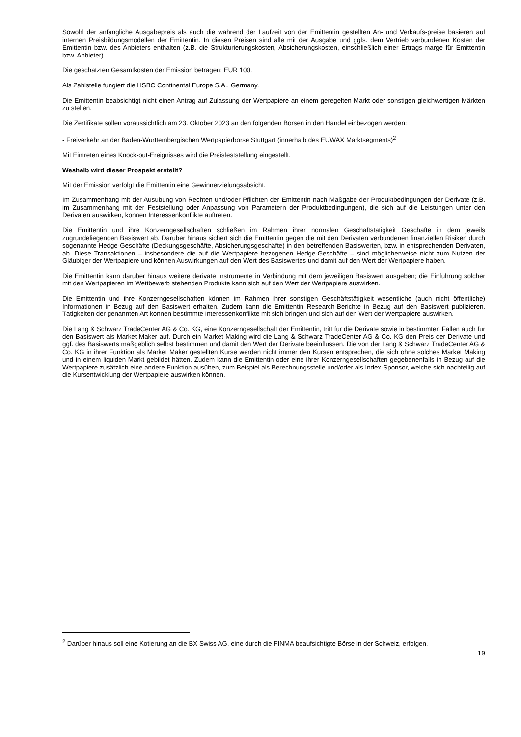Sowohl der anfängliche Ausgabepreis als auch die während der Laufzeit von der Emittentin gestellten An- und Verkaufs-preise basieren auf internen Preisbildungsmodellen der Emittentin. In diesen Preisen sind alle mit der Ausgabe und ggfs. dem Vertrieb verbundenen Kosten der Emittentin bzw. des Anbieters enthalten (z.B. die Strukturierungskosten, Absicherungskosten, einschließlich einer Ertrags-marge für Emittentin bzw. Anbieter).
Die geschätzten Gesamtkosten der Emission betragen: EUR 100.
Als Zahlstelle fungiert die HSBC Continental Europe S.A., Germany.
Die Emittentin beabsichtigt nicht einen Antrag auf Zulassung der Wertpapiere an einem geregelten Markt oder sonstigen gleichwertigen Märkten zu stellen.
Die Zertifikate sollen voraussichtlich am 23. Oktober 2023 an den folgenden Börsen in den Handel einbezogen werden:
- Freiverkehr an der Baden-Württembergischen Wertpapierbörse Stuttgart (innerhalb des EUWAX Marktsegments)<sup>2</sup>
Mit Eintreten eines Knock-out-Ereignisses wird die Preisfeststellung eingestellt.
Weshalb wird dieser Prospekt erstellt?
Mit der Emission verfolgt die Emittentin eine Gewinnerzielungsabsicht.
Im Zusammenhang mit der Ausübung von Rechten und/oder Pflichten der Emittentin nach Maßgabe der Produktbedingungen der Derivate (z.B. im Zusammenhang mit der Feststellung oder Anpassung von Parametern der Produktbedingungen), die sich auf die Leistungen unter den Derivaten auswirken, können Interessenkonflikte auftreten.
Die Emittentin und ihre Konzerngesellschaften schließen im Rahmen ihrer normalen Geschäftstätigkeit Geschäfte in dem jeweils zugrundeliegenden Basiswert ab. Darüber hinaus sichert sich die Emittentin gegen die mit den Derivaten verbundenen finanziellen Risiken durch sogenannte Hedge-Geschäfte (Deckungsgeschäfte, Absicherungsgeschäfte) in den betreffenden Basiswerten, bzw. in entsprechenden Derivaten, ab. Diese Transaktionen – insbesondere die auf die Wertpapiere bezogenen Hedge-Geschäfte – sind möglicherweise nicht zum Nutzen der Gläubiger der Wertpapiere und können Auswirkungen auf den Wert des Basiswertes und damit auf den Wert der Wertpapiere haben.
Die Emittentin kann darüber hinaus weitere derivate Instrumente in Verbindung mit dem jeweiligen Basiswert ausgeben; die Einführung solcher mit den Wertpapieren im Wettbewerb stehenden Produkte kann sich auf den Wert der Wertpapiere auswirken.
Die Emittentin und ihre Konzerngesellschaften können im Rahmen ihrer sonstigen Geschäftstätigkeit wesentliche (auch nicht öffentliche) Informationen in Bezug auf den Basiswert erhalten. Zudem kann die Emittentin Research-Berichte in Bezug auf den Basiswert publizieren. Tätigkeiten der genannten Art können bestimmte Interessenkonflikte mit sich bringen und sich auf den Wert der Wertpapiere auswirken.
Die Lang & Schwarz TradeCenter AG & Co. KG, eine Konzerngesellschaft der Emittentin, tritt für die Derivate sowie in bestimmten Fällen auch für den Basiswert als Market Maker auf. Durch ein Market Making wird die Lang & Schwarz TradeCenter AG & Co. KG den Preis der Derivate und ggf. des Basiswerts maßgeblich selbst bestimmen und damit den Wert der Derivate beeinflussen. Die von der Lang & Schwarz TradeCenter AG & Co. KG in ihrer Funktion als Market Maker gestellten Kurse werden nicht immer den Kursen entsprechen, die sich ohne solches Market Making und in einem liquiden Markt gebildet hätten. Zudem kann die Emittentin oder eine ihrer Konzerngesellschaften gegebenenfalls in Bezug auf die Wertpapiere zusätzlich eine andere Funktion ausüben, zum Beispiel als Berechnungsstelle und/oder als Index-Sponsor, welche sich nachteilig auf die Kursentwicklung der Wertpapiere auswirken können.
<sup>2</sup> Darüber hinaus soll eine Kotierung an die BX Swiss AG, eine durch die FINMA beaufsichtigte Börse in der Schweiz, erfolgen.
19